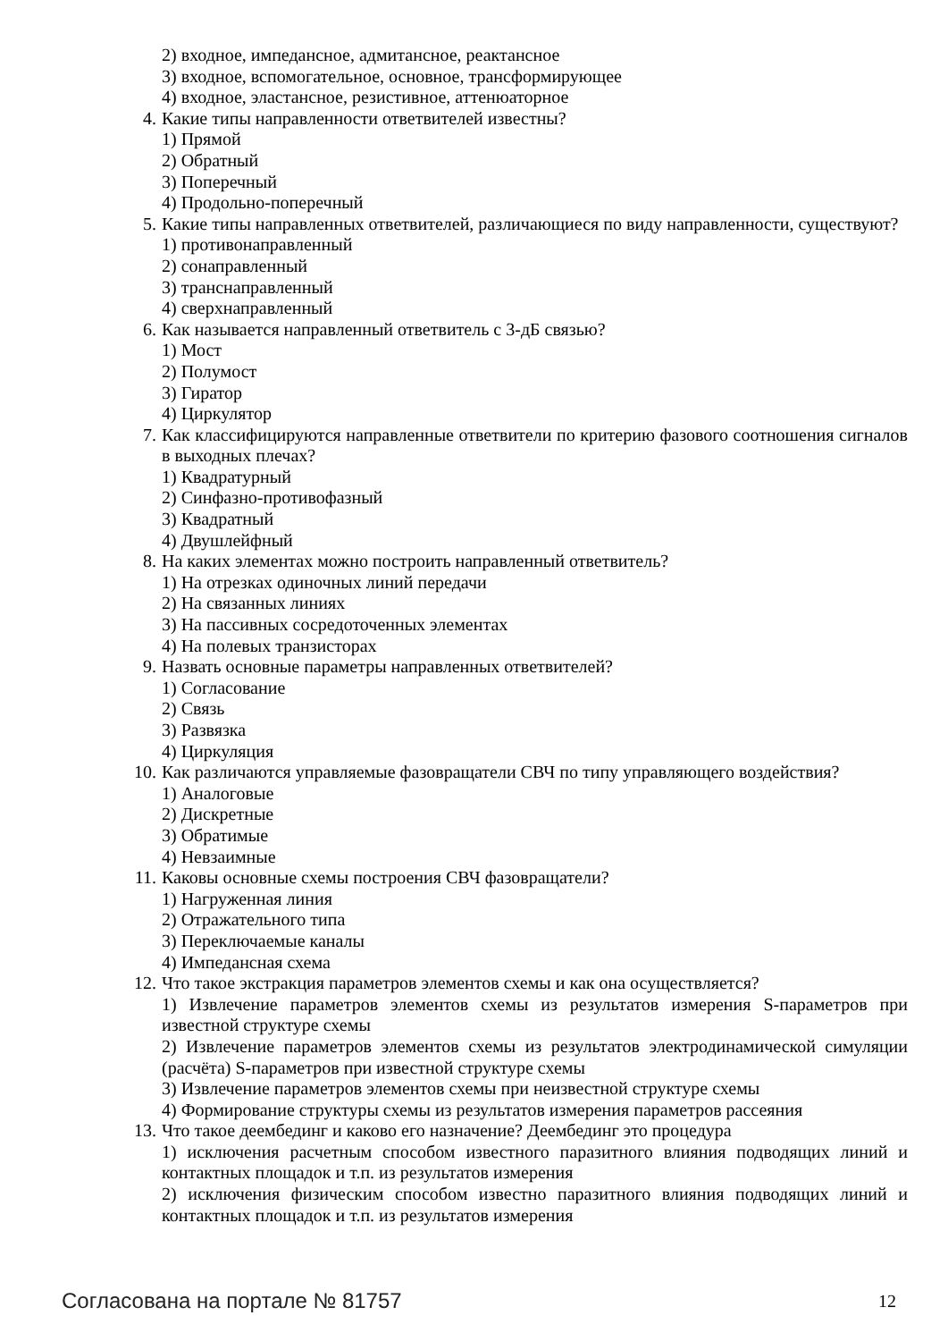2) входное, импедансное, адмитансное, реактансное
3) входное, вспомогательное, основное, трансформирующее
4) входное, эластансное, резистивное, аттенюаторное
4. Какие типы направленности ответвителей известны?
1) Прямой
2) Обратный
3) Поперечный
4) Продольно-поперечный
5. Какие типы направленных ответвителей, различающиеся по виду направленности, существуют?
1) противонаправленный
2) сонаправленный
3) транснаправленный
4) сверхнаправленный
6. Как называется направленный ответвитель с 3-дБ связью?
1) Мост
2) Полумост
3) Гиратор
4) Циркулятор
7. Как классифицируются направленные ответвители по критерию фазового соотношения сигналов в выходных плечах?
1) Квадратурный
2) Синфазно-противофазный
3) Квадратный
4) Двушлейфный
8. На каких элементах можно построить направленный ответвитель?
1) На отрезках одиночных линий передачи
2) На связанных линиях
3) На пассивных сосредоточенных элементах
4) На полевых транзисторах
9. Назвать основные параметры направленных ответвителей?
1) Согласование
2) Связь
3) Развязка
4) Циркуляция
10. Как различаются управляемые фазовращатели СВЧ по типу управляющего воздействия?
1) Аналоговые
2) Дискретные
3) Обратимые
4) Невзаимные
11. Каковы основные схемы построения СВЧ фазовращатели?
1) Нагруженная линия
2) Отражательного типа
3) Переключаемые каналы
4) Импедансная схема
12. Что такое экстракция параметров элементов схемы и как она осуществляется?
1) Извлечение параметров элементов схемы из результатов измерения S-параметров при известной структуре схемы
2) Извлечение параметров элементов схемы из результатов электродинамической симуляции (расчёта) S-параметров при известной структуре схемы
3) Извлечение параметров элементов схемы при неизвестной структуре схемы
4) Формирование структуры схемы из результатов измерения параметров рассеяния
13. Что такое деембединг и каково его назначение? Деембединг это процедура
1) исключения расчетным способом известного паразитного влияния подводящих линий и контактных площадок и т.п. из результатов измерения
2) исключения физическим способом известно паразитного влияния подводящих линий и контактных площадок и т.п. из результатов измерения
Согласована на портале № 81757 12